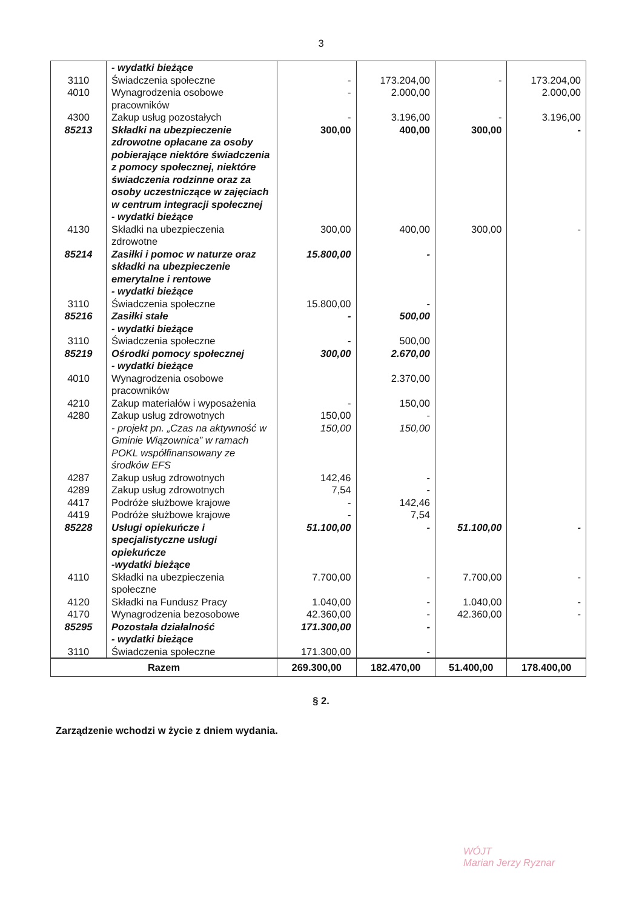3
| | - wydatki bieżące | | | | |
| 3110 | Świadczenia społeczne | - | 173.204,00 | - | 173.204,00 |
| 4010 | Wynagrodzenia osobowe pracowników | - | 2.000,00 | | 2.000,00 |
| 4300 | Zakup usług pozostałych | - | 3.196,00 | - | 3.196,00 |
| 85213 | Składki na ubezpieczenie zdrowotne opłacane za osoby pobierające niektóre świadczenia z pomocy społecznej, niektóre świadczenia rodzinne oraz za osoby uczestniczące w zajęciach w centrum integracji społecznej - wydatki bieżące | 300,00 | 400,00 | 300,00 | - |
| 4130 | Składki na ubezpieczenia zdrowotne | 300,00 | 400,00 | 300,00 | - |
| 85214 | Zasiłki i pomoc w naturze oraz składki na ubezpieczenie emerytalne i rentowe - wydatki bieżące | 15.800,00 | - | | |
| 3110 | Świadczenia społeczne | 15.800,00 | - | | |
| 85216 | Zasiłki stałe - wydatki bieżące | - | 500,00 | | |
| 3110 | Świadczenia społeczne | - | 500,00 | | |
| 85219 | Ośrodki pomocy społecznej - wydatki bieżące | 300,00 | 2.670,00 | | |
| 4010 | Wynagrodzenia osobowe pracowników | | 2.370,00 | | |
| 4210 | Zakup materiałów i wyposażenia | - | 150,00 | | |
| 4280 | Zakup usług zdrowotnych | 150,00 | - | | |
| | - projekt pn. „Czas na aktywność w Gminie Wiązownica” w ramach POKL współfinansowany ze środków EFS | 150,00 | 150,00 | | |
| 4287 | Zakup usług zdrowotnych | 142,46 | - | | |
| 4289 | Zakup usług zdrowotnych | 7,54 | - | | |
| 4417 | Podróże służbowe krajowe | - | 142,46 | | |
| 4419 | Podróże służbowe krajowe | - | 7,54 | | |
| 85228 | Usługi opiekuńcze i specjalistyczne usługi opiekuńcze -wydatki bieżące | 51.100,00 | - | 51.100,00 | - |
| 4110 | Składki na ubezpieczenia społeczne | 7.700,00 | - | 7.700,00 | - |
| 4120 | Składki na Fundusz Pracy | 1.040,00 | - | 1.040,00 | - |
| 4170 | Wynagrodzenia bezosobowe | 42.360,00 | - | 42.360,00 | - |
| 85295 | Pozostała działalność - wydatki bieżące | 171.300,00 | - | | |
| 3110 | Świadczenia społeczne | 171.300,00 | - | | |
| Razem | | 269.300,00 | 182.470,00 | 51.400,00 | 178.400,00 |
§ 2.
Zarządzenie wchodzi w życie z dniem wydania.
WÓJT
Marian Jerzy Ryznar